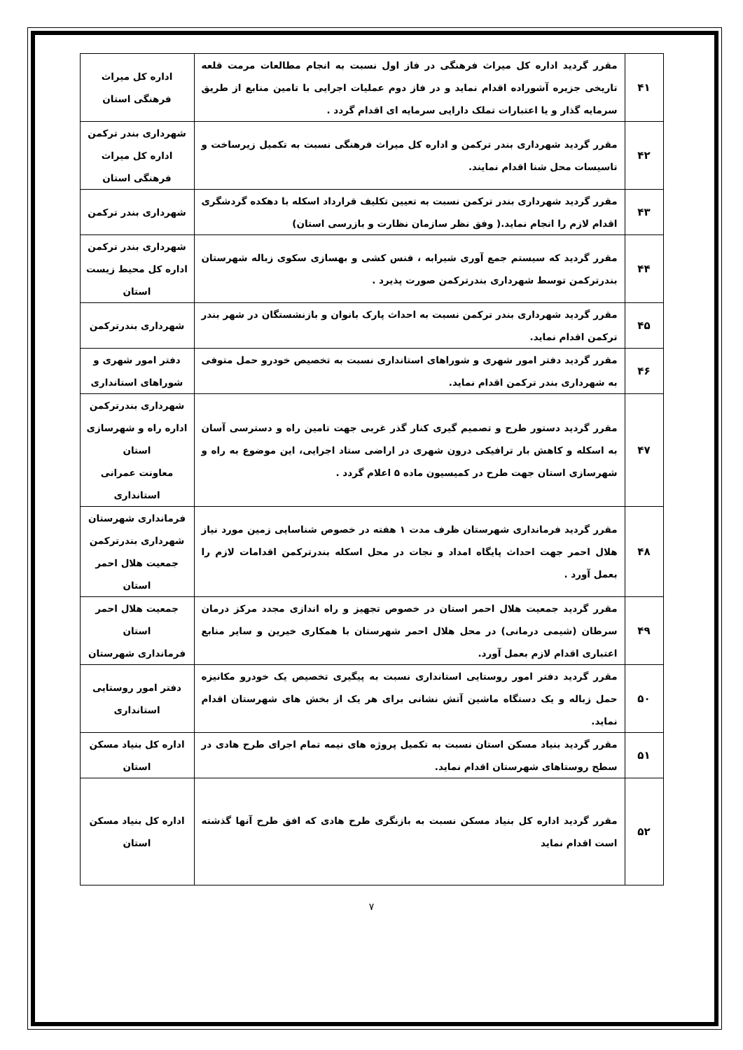| ۴۱ | مقرر گردید اداره کل میراث فرهنگی در فاز اول نسبت به انجام مطالعات مرمت قلعه تاریخی جزیره آشوراده اقدام نماید و در فاز دوم عملیات اجرایی با تامین منابع از طریق سرمایه گذار و یا اعتبارات تملک دارایی سرمایه ای اقدام گردد . | اداره کل میراث فرهنگی استان |
| ۴۲ | مقرر گردید شهرداری بندر ترکمن و اداره کل میراث فرهنگی نسبت به تکمیل زیرساخت و تاسیسات محل شنا اقدام نمایند. | شهرداری بندر ترکمن اداره کل میراث فرهنگی استان |
| ۴۳ | مقرر گردید شهرداری بندر ترکمن نسبت به تعیین تکلیف قرارداد اسکله با دهکده گردشگری اقدام لازم را انجام نماید.( وفق نظر سازمان نظارت و بازرسی استان) | شهرداری بندر ترکمن |
| ۴۴ | مقرر گردید که سیستم جمع آوری شیرابه ، فنس کشی و بهسازی سکوی زباله شهرستان بندرترکمن توسط شهرداری بندرترکمن صورت پذیرد . | شهرداری بندر ترکمن اداره کل محیط زیست استان |
| ۴۵ | مقرر گردید شهرداری بندر ترکمن نسبت به احداث پارک بانوان و بازنشستگان در شهر بندر ترکمن اقدام نماید. | شهرداری بندرترکمن |
| ۴۶ | مقرر گردید دفتر امور شهری و شوراهای استانداری نسبت به تخصیص خودرو حمل متوفی به شهرداری بندر ترکمن اقدام نماید. | دفتر امور شهری و شوراهای استانداری |
| ۴۷ | مقرر گردید دستور طرح و تصمیم گیری کنار گذر غربی جهت تامین راه و دسترسی آسان به اسکله و کاهش بار ترافیکی درون شهری در اراضی ستاد اجرایی، این موضوع به راه و شهرسازی استان جهت طرح در کمیسیون ماده ۵ اعلام گردد . | شهرداری بندرترکمن اداره راه و شهرسازی استان معاونت عمرانی استانداری |
| ۴۸ | مقرر گردید فرمانداری شهرستان ظرف مدت ۱ هفته در خصوص شناسایی زمین مورد نیاز هلال احمر جهت احداث پایگاه امداد و نجات در محل اسکله بندرترکمن اقدامات لازم را بعمل آورد . | فرمانداری شهرستان شهرداری بندرترکمن جمعیت هلال احمر استان |
| ۴۹ | مقرر گردید جمعیت هلال احمر استان در خصوص تجهیز و راه اندازی مجدد مرکز درمان سرطان (شیمی درمانی) در محل هلال احمر شهرستان با همکاری خیرین و سایر منابع اعتباری اقدام لازم بعمل آورد. | جمعیت هلال احمر استان فرمانداری شهرستان |
| ۵۰ | مقرر گردید دفتر امور روستایی استانداری نسبت به پیگیری تخصیص یک خودرو مکانیزه حمل زباله و یک دستگاه ماشین آتش نشانی برای هر یک از بخش های شهرستان اقدام نماید. | دفتر امور روستایی استانداری |
| ۵۱ | مقرر گردید بنیاد مسکن استان نسبت به تکمیل پروژه های نیمه تمام اجرای طرح هادی در سطح روستاهای شهرستان اقدام نماید. | اداره کل بنیاد مسکن استان |
| ۵۲ | مقرر گردید اداره کل بنیاد مسکن نسبت به بازنگری طرح هادی که افق طرح آنها گذشته است اقدام نماید | اداره کل بنیاد مسکن استان |
۷